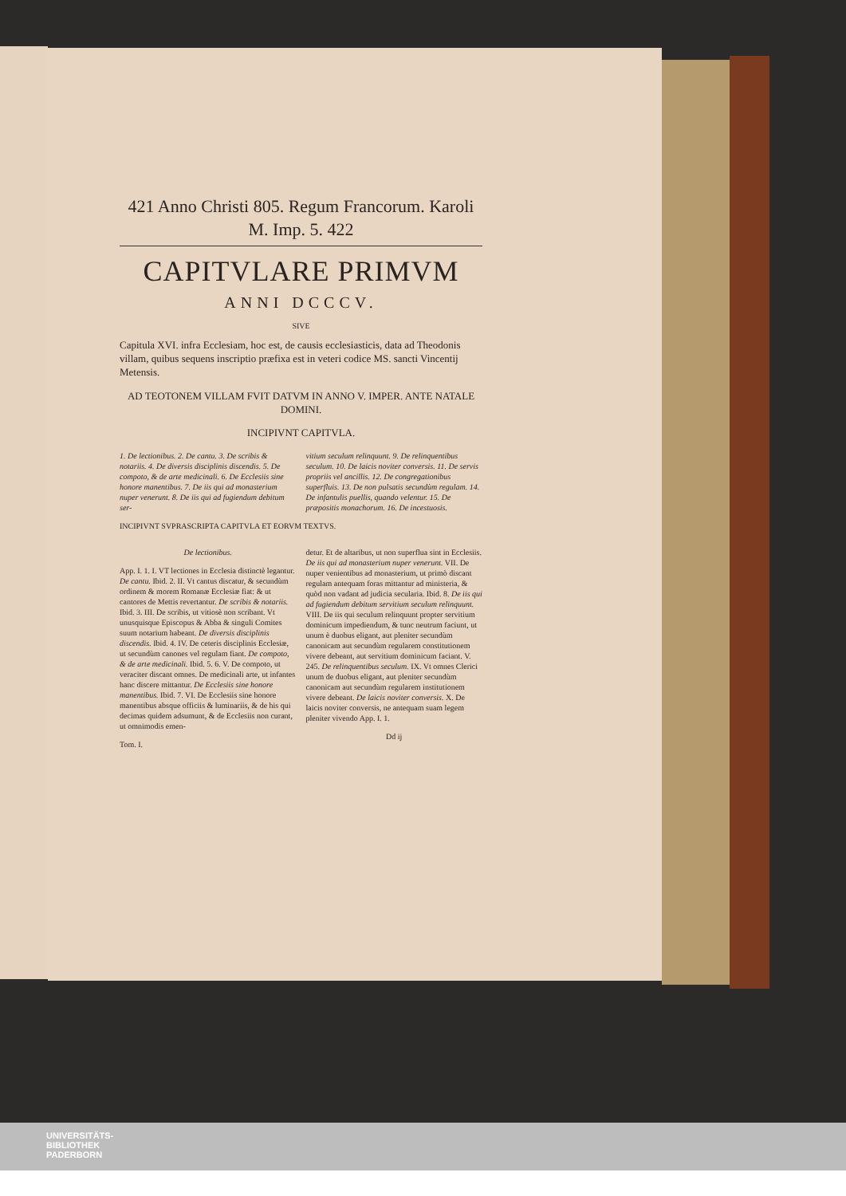421 Anno Christi 805. Regum Francorum. Karoli M. Imp. 5. 422
CAPITVLARE PRIMVM
ANNI DCCCV.
SIVE
Capitula XVI. infra Ecclesiam, hoc est, de causis ecclesiasticis, data ad Theodonis villam, quibus sequens inscriptio præfixa est in veteri codice MS. sancti Vincentij Metensis.
AD TEOTONEM VILLAM FVIT DATVM IN ANNO V. IMPER. ANTE NATALE DOMINI.
INCIPIVNT CAPITVLA.
1. De lectionibus. 2. De cantu. 3. De scribis & notariis. 4. De diversis disciplinis discendis. 5. De compoto, & de arte medicinali. 6. De Ecclesiis sine honore manentibus. 7. De iis qui ad monasterium nuper venerunt. 8. De iis qui ad fugiendum debitum ser-
vitium seculum relinquunt. 9. De relinquentibus seculum. 10. De laicis noviter conversis. 11. De servis propriis vel ancillis. 12. De congregationibus superfluis. 13. De non pulsatis secundùm regulam. 14. De infantulis puellis, quando velentur. 15. De præpositis monachorum. 16. De incestuosis.
INCIPIVNT SVPRASCRIPTA CAPITVLA ET EORVM TEXTVS.
De lectionibus.
App. I. 1. I. VT lectiones in Ecclesia distinctè legantur. De cantu. Ibid. 2. II. Vt cantus discatur, & secundùm ordinem & morem Romanæ Ecclesiæ fiat: & ut cantores de Mettis revertantur. De scribis & notariis. Ibid. 3. III. De scribis, ut vitiosè non scribant. Vt unusquisque Episcopus & Abba & singuli Comites suum notarium habeant. De diversis disciplinis discendis. Ibid. 4. IV. De ceteris disciplinis Ecclesiæ, ut secundùm canones vel regulam fiant. De compoto, & de arte medicinali. Ibid. 5. 6. V. De compoto, ut veraciter discant omnes. De medicinali arte, ut infantes hanc discere mittantur. De Ecclesiis sine honore manentibus. Ibid. 7. VI. De Ecclesiis sine honore manentibus absque officiis & luminariis, & de his qui decimas quidem adsumunt, & de Ecclesiis non curant, ut omnimodis emen-
Tom. I.
detur. Et de altaribus, ut non superflua sint in Ecclesiis. De iis qui ad monasterium nuper venerunt. VII. De nuper venientibus ad monasterium, ut primò discant regulam antequam foras mittantur ad ministeria, & quòd non vadant ad judicia secularia. Ibid. 8. De iis qui ad fugiendum debitum servitium seculum relinquunt. VIII. De iis qui seculum relinquunt propter servitium dominicum impediendum, & tunc neutrum faciunt, ut unum è duobus eligant, aut pleniter secundùm canonicam aut secundùm regularem constitutionem vivere debeant, aut servitium dominicum faciant. V. 245. De relinquentibus seculum. IX. Vt omnes Clerici unum de duobus eligant, aut pleniter secundùm canonicam aut secundùm regularem institutionem vivere debeant. De laicis noviter conversis. X. De laicis noviter conversis, ne antequam suam legem pleniter vivendo App. I. 1.
Dd ij
UNIVERSITÄTS-
BIBLIOTHEK
PADERBORN